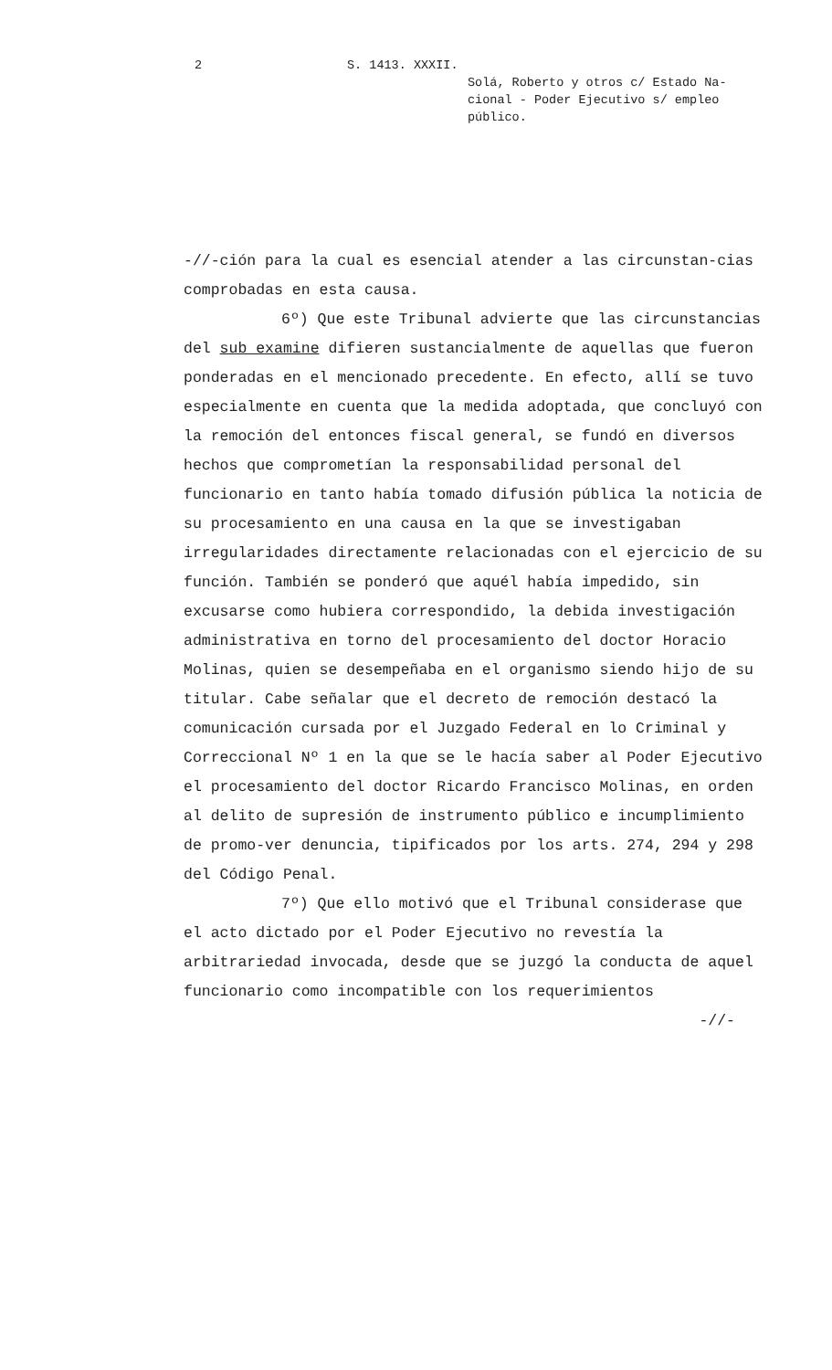2 S. 1413. XXXII.
Solá, Roberto y otros c/ Estado Na-
cional - Poder Ejecutivo s/ empleo
público.
-//-ción para la cual es esencial atender a las circunstan-cias comprobadas en esta causa.
6º) Que este Tribunal advierte que las circunstancias del sub examine difieren sustancialmente de aquellas que fueron ponderadas en el mencionado precedente. En efecto, allí se tuvo especialmente en cuenta que la medida adoptada, que concluyó con la remoción del entonces fiscal general, se fundó en diversos hechos que comprometían la responsabilidad personal del funcionario en tanto había tomado difusión pública la noticia de su procesamiento en una causa en la que se investigaban irregularidades directamente relacionadas con el ejercicio de su función. También se ponderó que aquél había impedido, sin excusarse como hubiera correspondido, la debida investigación administrativa en torno del procesamiento del doctor Horacio Molinas, quien se desempeñaba en el organismo siendo hijo de su titular. Cabe señalar que el decreto de remoción destacó la comunicación cursada por el Juzgado Federal en lo Criminal y Correccional Nº 1 en la que se le hacía saber al Poder Ejecutivo el procesamiento del doctor Ricardo Francisco Molinas, en orden al delito de supresión de instrumento público e incumplimiento de promo-ver denuncia, tipificados por los arts. 274, 294 y 298 del Código Penal.
7º) Que ello motivó que el Tribunal considerase que el acto dictado por el Poder Ejecutivo no revestía la arbitrariedad invocada, desde que se juzgó la conducta de aquel funcionario como incompatible con los requerimientos
-//-